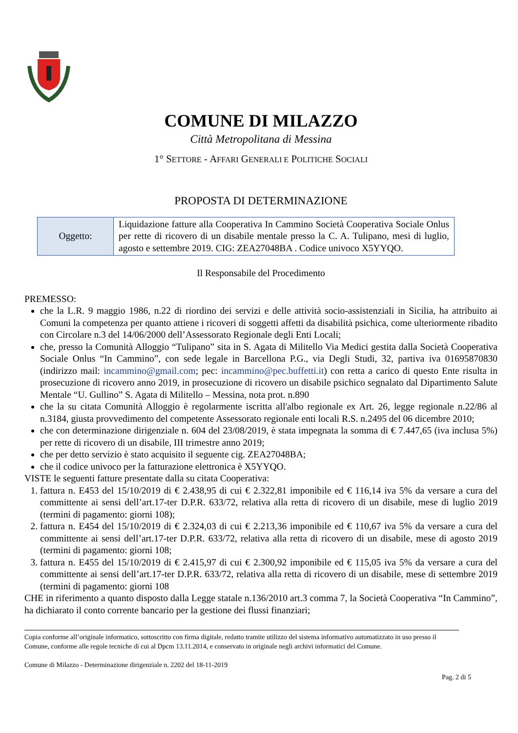COMUNE DI MILAZZO
Città Metropolitana di Messina
1° SETTORE - AFFARI GENERALI E POLITICHE SOCIALI
PROPOSTA DI DETERMINAZIONE
| Oggetto: | Liquidazione fatture alla Cooperativa In Cammino Società Cooperativa Sociale Onlus per rette di ricovero di un disabile mentale presso la C. A. Tulipano, mesi di luglio, agosto e settembre 2019. CIG: ZEA27048BA . Codice univoco X5YYQO. |
Il Responsabile del Procedimento
PREMESSO:
che la L.R. 9 maggio 1986, n.22 di riordino dei servizi e delle attività socio-assistenziali in Sicilia, ha attribuito ai Comuni la competenza per quanto attiene i ricoveri di soggetti affetti da disabilità psichica, come ulteriormente ribadito con Circolare n.3 del 14/06/2000 dell’Assessorato Regionale degli Enti Locali;
che, presso la Comunità Alloggio “Tulipano” sita in S. Agata di Militello Via Medici gestita dalla Società Cooperativa Sociale Onlus “In Cammino”, con sede legale in Barcellona P.G., via Degli Studi, 32, partiva iva 01695870830 (indirizzo mail: incammino@gmail.com; pec: incammino@pec.buffetti.it) con retta a carico di questo Ente risulta in prosecuzione di ricovero anno 2019, in prosecuzione di ricovero un disabile psichico segnalato dal Dipartimento Salute Mentale “U. Gullino” S. Agata di Militello – Messina, nota prot. n.890
che la su citata Comunità Alloggio è regolarmente iscritta all'albo regionale ex Art. 26, legge regionale n.22/86 al n.3184, giusta provvedimento del competente Assessorato regionale enti locali R.S. n.2495 del 06 dicembre 2010;
che con determinazione dirigenziale n. 604 del 23/08/2019, è stata impegnata la somma di € 7.447,65 (iva inclusa 5%) per rette di ricovero di un disabile, III trimestre anno 2019;
che per detto servizio è stato acquisito il seguente cig. ZEA27048BA;
che il codice univoco per la fatturazione elettronica è X5YYQO.
VISTE le seguenti fatture presentate dalla su citata Cooperativa:
1. fattura n. E453 del 15/10/2019 di € 2.438,95 di cui € 2.322,81 imponibile ed € 116,14 iva 5% da versare a cura del committente ai sensi dell’art.17-ter D.P.R. 633/72, relativa alla retta di ricovero di un disabile, mese di luglio 2019 (termini di pagamento: giorni 108);
2. fattura n. E454 del 15/10/2019 di € 2.324,03 di cui € 2.213,36 imponibile ed € 110,67 iva 5% da versare a cura del committente ai sensi dell’art.17-ter D.P.R. 633/72, relativa alla retta di ricovero di un disabile, mese di agosto 2019 (termini di pagamento: giorni 108;
3. fattura n. E455 del 15/10/2019 di € 2.415,97 di cui € 2.300,92 imponibile ed € 115,05 iva 5% da versare a cura del committente ai sensi dell’art.17-ter D.P.R. 633/72, relativa alla retta di ricovero di un disabile, mese di settembre 2019 (termini di pagamento: giorni 108
CHE in riferimento a quanto disposto dalla Legge statale n.136/2010 art.3 comma 7, la Società Cooperativa “In Cammino”, ha dichiarato il conto corrente bancario per la gestione dei flussi finanziari;
Copia conforme all’originale informatico, sottoscritto con firma digitale, redatto tramite utilizzo del sistema informativo automatizzato in uso presso il Comune, conforme alle regole tecniche di cui al Dpcm 13.11.2014, e conservato in originale negli archivi informatici del Comune.
Comune di Milazzo - Determinazione dirigenziale n. 2202 del 18-11-2019
Pag. 2 di 5